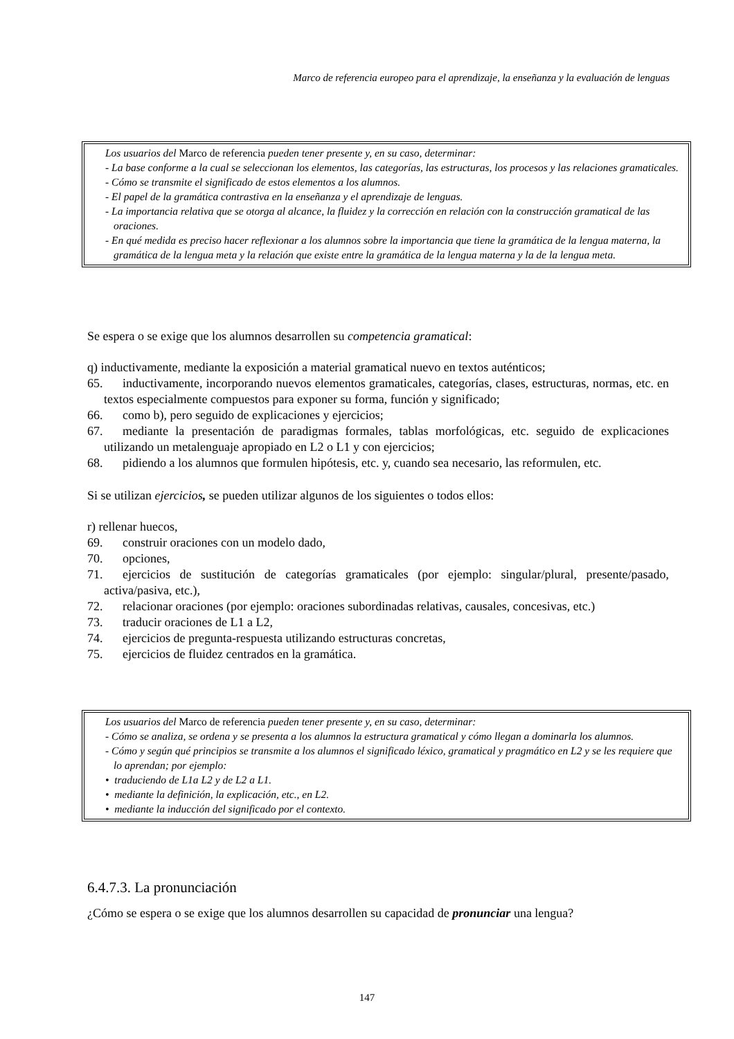Marco de referencia europeo para el aprendizaje, la enseñanza y la evaluación de lenguas
Los usuarios del Marco de referencia pueden tener presente y, en su caso, determinar:
- La base conforme a la cual se seleccionan los elementos, las categorías, las estructuras, los procesos y las relaciones gramaticales.
- Cómo se transmite el significado de estos elementos a los alumnos.
- El papel de la gramática contrastiva en la enseñanza y el aprendizaje de lenguas.
- La importancia relativa que se otorga al alcance, la fluidez y la corrección en relación con la construcción gramatical de las oraciones.
- En qué medida es preciso hacer reflexionar a los alumnos sobre la importancia que tiene la gramática de la lengua materna, la gramática de la lengua meta y la relación que existe entre la gramática de la lengua materna y la de la lengua meta.
Se espera o se exige que los alumnos desarrollen su competencia gramatical:
q) inductivamente, mediante la exposición a material gramatical nuevo en textos auténticos;
65. inductivamente, incorporando nuevos elementos gramaticales, categorías, clases, estructuras, normas, etc. en textos especialmente compuestos para exponer su forma, función y significado;
66. como b), pero seguido de explicaciones y ejercicios;
67. mediante la presentación de paradigmas formales, tablas morfológicas, etc. seguido de explicaciones utilizando un metalenguaje apropiado en L2 o L1 y con ejercicios;
68. pidiendo a los alumnos que formulen hipótesis, etc. y, cuando sea necesario, las reformulen, etc.
Si se utilizan ejercicios, se pueden utilizar algunos de los siguientes o todos ellos:
r) rellenar huecos,
69. construir oraciones con un modelo dado,
70. opciones,
71. ejercicios de sustitución de categorías gramaticales (por ejemplo: singular/plural, presente/pasado, activa/pasiva, etc.),
72. relacionar oraciones (por ejemplo: oraciones subordinadas relativas, causales, concesivas, etc.)
73. traducir oraciones de L1 a L2,
74. ejercicios de pregunta-respuesta utilizando estructuras concretas,
75. ejercicios de fluidez centrados en la gramática.
Los usuarios del Marco de referencia pueden tener presente y, en su caso, determinar:
- Cómo se analiza, se ordena y se presenta a los alumnos la estructura gramatical y cómo llegan a dominarla los alumnos.
- Cómo y según qué principios se transmite a los alumnos el significado léxico, gramatical y pragmático en L2 y se les requiere que lo aprendan; por ejemplo:
• traduciendo de L1a L2 y de L2 a L1.
• mediante la definición, la explicación, etc., en L2.
• mediante la inducción del significado por el contexto.
6.4.7.3. La pronunciación
¿Cómo se espera o se exige que los alumnos desarrollen su capacidad de pronunciar una lengua?
147